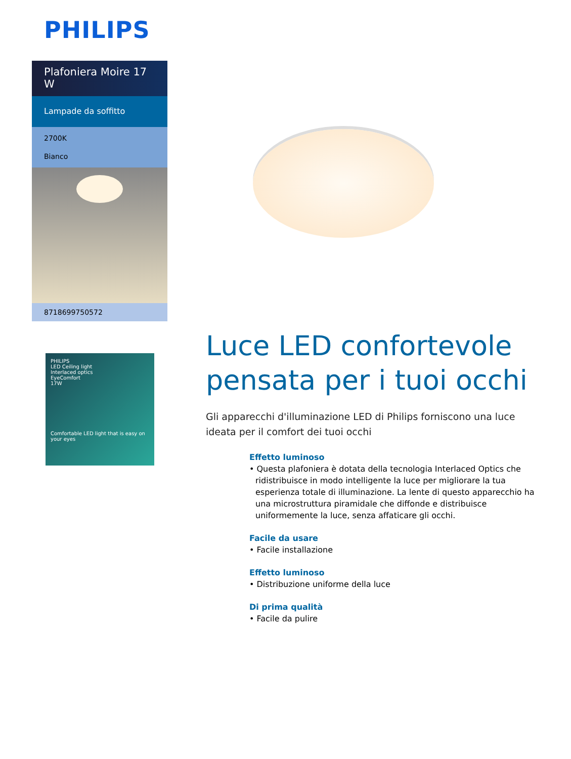PHILIPS
Plafoniera Moire 17 W
Lampade da soffitto
2700K
Bianco
8718699750572
PHILIPS
LED Ceiling light
Interlaced optics
EyeComfort
17W
Comfortable LED light that is easy on your eyes
Luce LED confortevole pensata per i tuoi occhi
Gli apparecchi d'illuminazione LED di Philips forniscono una luce ideata per il comfort dei tuoi occhi
Effetto luminoso
• Questa plafoniera è dotata della tecnologia Interlaced Optics che ridistribuisce in modo intelligente la luce per migliorare la tua esperienza totale di illuminazione. La lente di questo apparecchio ha una microstruttura piramidale che diffonde e distribuisce uniformemente la luce, senza affaticare gli occhi.
Facile da usare
• Facile installazione
Effetto luminoso
• Distribuzione uniforme della luce
Di prima qualità
• Facile da pulire